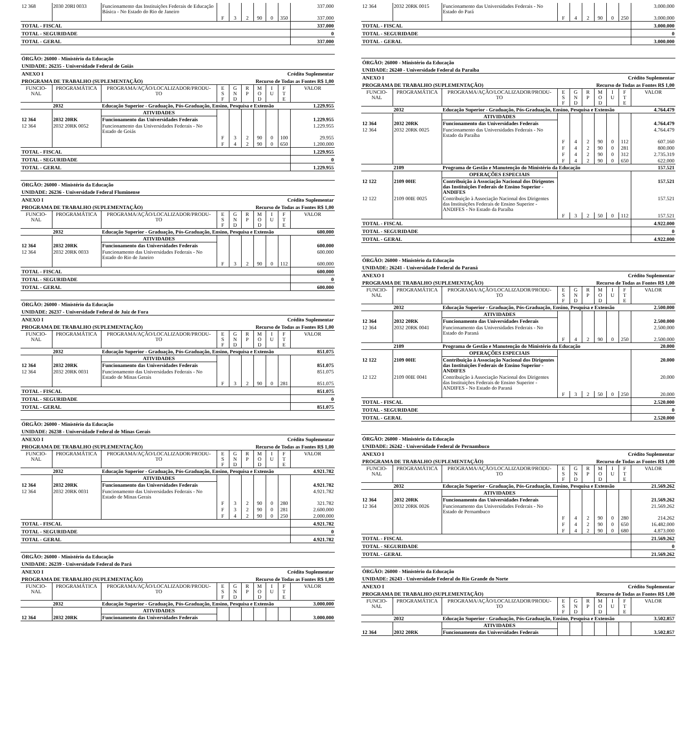| 12 368 | 2030 20RI 0033 | Funcionamento das Instituições Federais de Educação Básica - No Estado do Rio de Janeiro | | | | | | | 337.000 |
| | | | F | 3 | 2 | 90 | 0 | 350 | 337.000 |
| TOTAL - FISCAL | 337.000 |
| TOTAL - SEGURIDADE | 0 |
| TOTAL - GERAL | 337.000 |
ÓRGÃO: 26000 - Ministério da Educação
UNIDADE: 26235 - Universidade Federal de Goiás
ANEXO I Crédito Suplementar
PROGRAMA DE TRABALHO (SUPLEMENTAÇÃO) Recurso de Todas as Fontes R$ 1,00
| FUNCIO- NAL | PROGRAMÁTICA | PROGRAMA/AÇÃO/LOCALIZADOR/PRODU- TO | E S F | G N D | R P | M O D | I U | F T E | VALOR |
| | 2032 | Educação Superior - Graduação, Pós-Graduação, Ensino, Pesquisa e Extensão | | | | | | | 1.229.955 |
| | | ATIVIDADES | | | | | | | |
| 12 364 | 2032 20RK | Funcionamento das Universidades Federais | | | | | | | 1.229.955 |
| 12 364 | 2032 20RK 0052 | Funcionamento das Universidades Federais - No Estado de Goiás | | | | | | | 1.229.955 |
| | | | F | 3 | 2 | 90 | 0 | 100 | 29.955 |
| | | | F | 4 | 2 | 90 | 0 | 650 | 1.200.000 |
| TOTAL - FISCAL | 1.229.955 |
| TOTAL - SEGURIDADE | 0 |
| TOTAL - GERAL | 1.229.955 |
ÓRGÃO: 26000 - Ministério da Educação
UNIDADE: 26236 - Universidade Federal Fluminense
ANEXO I Crédito Suplementar
PROGRAMA DE TRABALHO (SUPLEMENTAÇÃO) Recurso de Todas as Fontes R$ 1,00
| FUNCIO- NAL | PROGRAMÁTICA | PROGRAMA/AÇÃO/LOCALIZADOR/PRODU- TO | E S F | G N D | R P | M O D | I U | F T E | VALOR |
| | 2032 | Educação Superior - Graduação, Pós-Graduação, Ensino, Pesquisa e Extensão | | | | | | | 600.000 |
| | | ATIVIDADES | | | | | | | |
| 12 364 | 2032 20RK | Funcionamento das Universidades Federais | | | | | | | 600.000 |
| 12 364 | 2032 20RK 0033 | Funcionamento das Universidades Federais - No Estado do Rio de Janeiro | | | | | | | 600.000 |
| | | | F | 3 | 2 | 90 | 0 | 112 | 600.000 |
| TOTAL - FISCAL | 600.000 |
| TOTAL - SEGURIDADE | 0 |
| TOTAL - GERAL | 600.000 |
ÓRGÃO: 26000 - Ministério da Educação
UNIDADE: 26237 - Universidade Federal de Juiz de Fora
ANEXO I Crédito Suplementar
PROGRAMA DE TRABALHO (SUPLEMENTAÇÃO) Recurso de Todas as Fontes R$ 1,00
| FUNCIO- NAL | PROGRAMÁTICA | PROGRAMA/AÇÃO/LOCALIZADOR/PRODU- TO | E S F | G N D | R P | M O D | I U | F T E | VALOR |
| | 2032 | Educação Superior - Graduação, Pós-Graduação, Ensino, Pesquisa e Extensão | | | | | | | 851.075 |
| | | ATIVIDADES | | | | | | | |
| 12 364 | 2032 20RK | Funcionamento das Universidades Federais | | | | | | | 851.075 |
| 12 364 | 2032 20RK 0031 | Funcionamento das Universidades Federais - No Estado de Minas Gerais | | | | | | | 851.075 |
| | | | F | 3 | 2 | 90 | 0 | 281 | 851.075 |
| TOTAL - FISCAL | 851.075 |
| TOTAL - SEGURIDADE | 0 |
| TOTAL - GERAL | 851.075 |
ÓRGÃO: 26000 - Ministério da Educação
UNIDADE: 26238 - Universidade Federal de Minas Gerais
ANEXO I Crédito Suplementar
PROGRAMA DE TRABALHO (SUPLEMENTAÇÃO) Recurso de Todas as Fontes R$ 1,00
| FUNCIO- NAL | PROGRAMÁTICA | PROGRAMA/AÇÃO/LOCALIZADOR/PRODU- TO | E S F | G N D | R P | M O D | I U | F T E | VALOR |
| | 2032 | Educação Superior - Graduação, Pós-Graduação, Ensino, Pesquisa e Extensão | | | | | | | 4.921.782 |
| | | ATIVIDADES | | | | | | | |
| 12 364 | 2032 20RK | Funcionamento das Universidades Federais | | | | | | | 4.921.782 |
| 12 364 | 2032 20RK 0031 | Funcionamento das Universidades Federais - No Estado de Minas Gerais | | | | | | | 4.921.782 |
| | | | F | 3 | 2 | 90 | 0 | 280 | 321.782 |
| | | | F | 3 | 2 | 90 | 0 | 281 | 2.600.000 |
| | | | F | 4 | 2 | 90 | 0 | 250 | 2.000.000 |
| TOTAL - FISCAL | 4.921.782 |
| TOTAL - SEGURIDADE | 0 |
| TOTAL - GERAL | 4.921.782 |
ÓRGÃO: 26000 - Ministério da Educação
UNIDADE: 26239 - Universidade Federal do Pará
ANEXO I Crédito Suplementar
PROGRAMA DE TRABALHO (SUPLEMENTAÇÃO) Recurso de Todas as Fontes R$ 1,00
| FUNCIO- NAL | PROGRAMÁTICA | PROGRAMA/AÇÃO/LOCALIZADOR/PRODU- TO | E S F | G N D | R P | M O D | I U | F T E | VALOR |
| | 2032 | Educação Superior - Graduação, Pós-Graduação, Ensino, Pesquisa e Extensão | | | | | | | 3.000.000 |
| | | ATIVIDADES | | | | | | | |
| 12 364 | 2032 20RK | Funcionamento das Universidades Federais | | | | | | | 3.000.000 |
| 12 364 | 2032 20RK 0015 | Funcionamento das Universidades Federais - No Estado do Pará | | | | | | | 3.000.000 |
| | | | F | 4 | 2 | 90 | 0 | 250 | 3.000.000 |
| TOTAL - FISCAL | 3.000.000 |
| TOTAL - SEGURIDADE | 0 |
| TOTAL - GERAL | 3.000.000 |
ÓRGÃO: 26000 - Ministério da Educação
UNIDADE: 26240 - Universidade Federal da Paraíba
ANEXO I Crédito Suplementar
PROGRAMA DE TRABALHO (SUPLEMENTAÇÃO) Recurso de Todas as Fontes R$ 1,00
| FUNCIO- NAL | PROGRAMÁTICA | PROGRAMA/AÇÃO/LOCALIZADOR/PRODU- TO | E S F | G N D | R P | M O D | I U | F T E | VALOR |
| | 2032 | Educação Superior - Graduação, Pós-Graduação, Ensino, Pesquisa e Extensão | | | | | | | 4.764.479 |
| | | ATIVIDADES | | | | | | | |
| 12 364 | 2032 20RK | Funcionamento das Universidades Federais | | | | | | | 4.764.479 |
| 12 364 | 2032 20RK 0025 | Funcionamento das Universidades Federais - No Estado da Paraíba | | | | | | | 4.764.479 |
| | | | F | 4 | 2 | 90 | 0 | 112 | 607.160 |
| | | | F | 4 | 2 | 90 | 0 | 281 | 800.000 |
| | | | F | 4 | 2 | 90 | 0 | 312 | 2.735.319 |
| | | | F | 4 | 2 | 90 | 0 | 650 | 622.000 |
| | 2109 | Programa de Gestão e Manutenção do Ministério da Educação | | | | | | | 157.521 |
| | | OPERAÇÕES ESPECIAIS | | | | | | | |
| 12 122 | 2109 00IE | Contribuição à Associação Nacional dos Dirigentes das Instituições Federais de Ensino Superior - ANDIFES | | | | | | | 157.521 |
| 12 122 | 2109 00IE 0025 | Contribuição à Associação Nacional dos Dirigentes das Instituições Federais de Ensino Superior - ANDIFES - No Estado da Paraíba | | | | | | | 157.521 |
| | | | F | 3 | 2 | 50 | 0 | 112 | 157.521 |
| TOTAL - FISCAL | 4.922.000 |
| TOTAL - SEGURIDADE | 0 |
| TOTAL - GERAL | 4.922.000 |
ÓRGÃO: 26000 - Ministério da Educação
UNIDADE: 26241 - Universidade Federal do Paraná
ANEXO I Crédito Suplementar
PROGRAMA DE TRABALHO (SUPLEMENTAÇÃO) Recurso de Todas as Fontes R$ 1,00
| FUNCIO- NAL | PROGRAMÁTICA | PROGRAMA/AÇÃO/LOCALIZADOR/PRODU- TO | E S F | G N D | R P | M O D | I U | F T E | VALOR |
| | 2032 | Educação Superior - Graduação, Pós-Graduação, Ensino, Pesquisa e Extensão | | | | | | | 2.500.000 |
| | | ATIVIDADES | | | | | | | |
| 12 364 | 2032 20RK | Funcionamento das Universidades Federais | | | | | | | 2.500.000 |
| 12 364 | 2032 20RK 0041 | Funcionamento das Universidades Federais - No Estado do Paraná | | | | | | | 2.500.000 |
| | | | F | 4 | 2 | 90 | 0 | 250 | 2.500.000 |
| | 2109 | Programa de Gestão e Manutenção do Ministério da Educação | | | | | | | 20.000 |
| | | OPERAÇÕES ESPECIAIS | | | | | | | |
| 12 122 | 2109 00IE | Contribuição à Associação Nacional dos Dirigentes das Instituições Federais de Ensino Superior - ANDIFES | | | | | | | 20.000 |
| 12 122 | 2109 00IE 0041 | Contribuição à Associação Nacional dos Dirigentes das Instituições Federais de Ensino Superior - ANDIFES - No Estado do Paraná | | | | | | | 20.000 |
| | | | F | 3 | 2 | 50 | 0 | 250 | 20.000 |
| TOTAL - FISCAL | 2.520.000 |
| TOTAL - SEGURIDADE | 0 |
| TOTAL - GERAL | 2.520.000 |
ÓRGÃO: 26000 - Ministério da Educação
UNIDADE: 26242 - Universidade Federal de Pernambuco
ANEXO I Crédito Suplementar
PROGRAMA DE TRABALHO (SUPLEMENTAÇÃO) Recurso de Todas as Fontes R$ 1,00
| FUNCIO- NAL | PROGRAMÁTICA | PROGRAMA/AÇÃO/LOCALIZADOR/PRODU- TO | E S F | G N D | R P | M O D | I U | F T E | VALOR |
| | 2032 | Educação Superior - Graduação, Pós-Graduação, Ensino, Pesquisa e Extensão | | | | | | | 21.569.262 |
| | | ATIVIDADES | | | | | | | |
| 12 364 | 2032 20RK | Funcionamento das Universidades Federais | | | | | | | 21.569.262 |
| 12 364 | 2032 20RK 0026 | Funcionamento das Universidades Federais - No Estado de Pernambuco | | | | | | | 21.569.262 |
| | | | F | 4 | 2 | 90 | 0 | 280 | 214.262 |
| | | | F | 4 | 2 | 90 | 0 | 650 | 16.482.000 |
| | | | F | 4 | 2 | 90 | 0 | 680 | 4.873.000 |
| TOTAL - FISCAL | 21.569.262 |
| TOTAL - SEGURIDADE | 0 |
| TOTAL - GERAL | 21.569.262 |
ÓRGÃO: 26000 - Ministério da Educação
UNIDADE: 26243 - Universidade Federal do Rio Grande do Norte
ANEXO I Crédito Suplementar
PROGRAMA DE TRABALHO (SUPLEMENTAÇÃO) Recurso de Todas as Fontes R$ 1,00
| FUNCIO- NAL | PROGRAMÁTICA | PROGRAMA/AÇÃO/LOCALIZADOR/PRODU- TO | E S F | G N D | R P | M O D | I U | F T E | VALOR |
| | 2032 | Educação Superior - Graduação, Pós-Graduação, Ensino, Pesquisa e Extensão | | | | | | | 3.502.857 |
| | | ATIVIDADES | | | | | | | |
| 12 364 | 2032 20RK | Funcionamento das Universidades Federais | | | | | | | 3.502.857 |